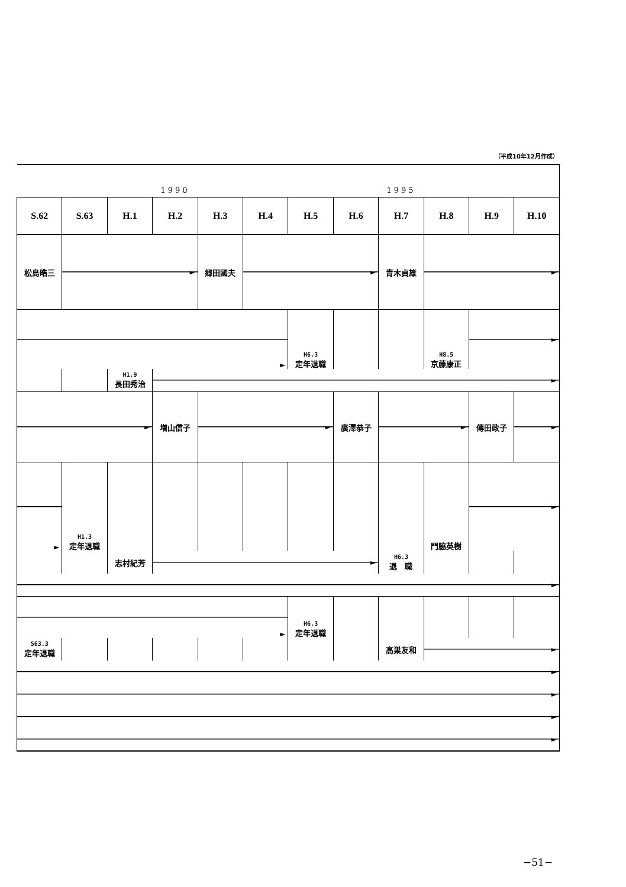（平成10年12月作成）
| | | | 1990 | | | | | 1995 | | | |
| S.62 | S.63 | H.1 | H.2 | H.3 | H.4 | H.5 | H.6 | H.7 | H.8 | H.9 | H.10 |
| 松島晧三 | ► | | | 郷田國夫 | ► | | | 青木貞雄 | ► | | |
| ► | | | | | | H6.3 定年退職 | | | H8.5 京藤康正 | ► | |
| | | H1.9 長田秀治 | ► | | | | | | | | |
| ► | | | 増山信子 | ► | | | 廣澤恭子 | ► | | 傳田政子 | ► |
| ► | H1.3 定年退職 | | | | | | | | 門脇英樹 | ► | |
| | | 志村紀芳 | ► | | | | | H6.3 退 職 | | | |
| ► | | | | | | | | | | | |
| ► | | | | | | H6.3 定年退職 | | | | | |
| S63.3 定年退職 | | | | | | | | 高巣友和 | ► | | |
| ► | | | | | | | | | | | |
| ► | | | | | | | | | | | |
| ► | | | | | | | | | | | |
| ► | | | | | | | | | | | |
−51−